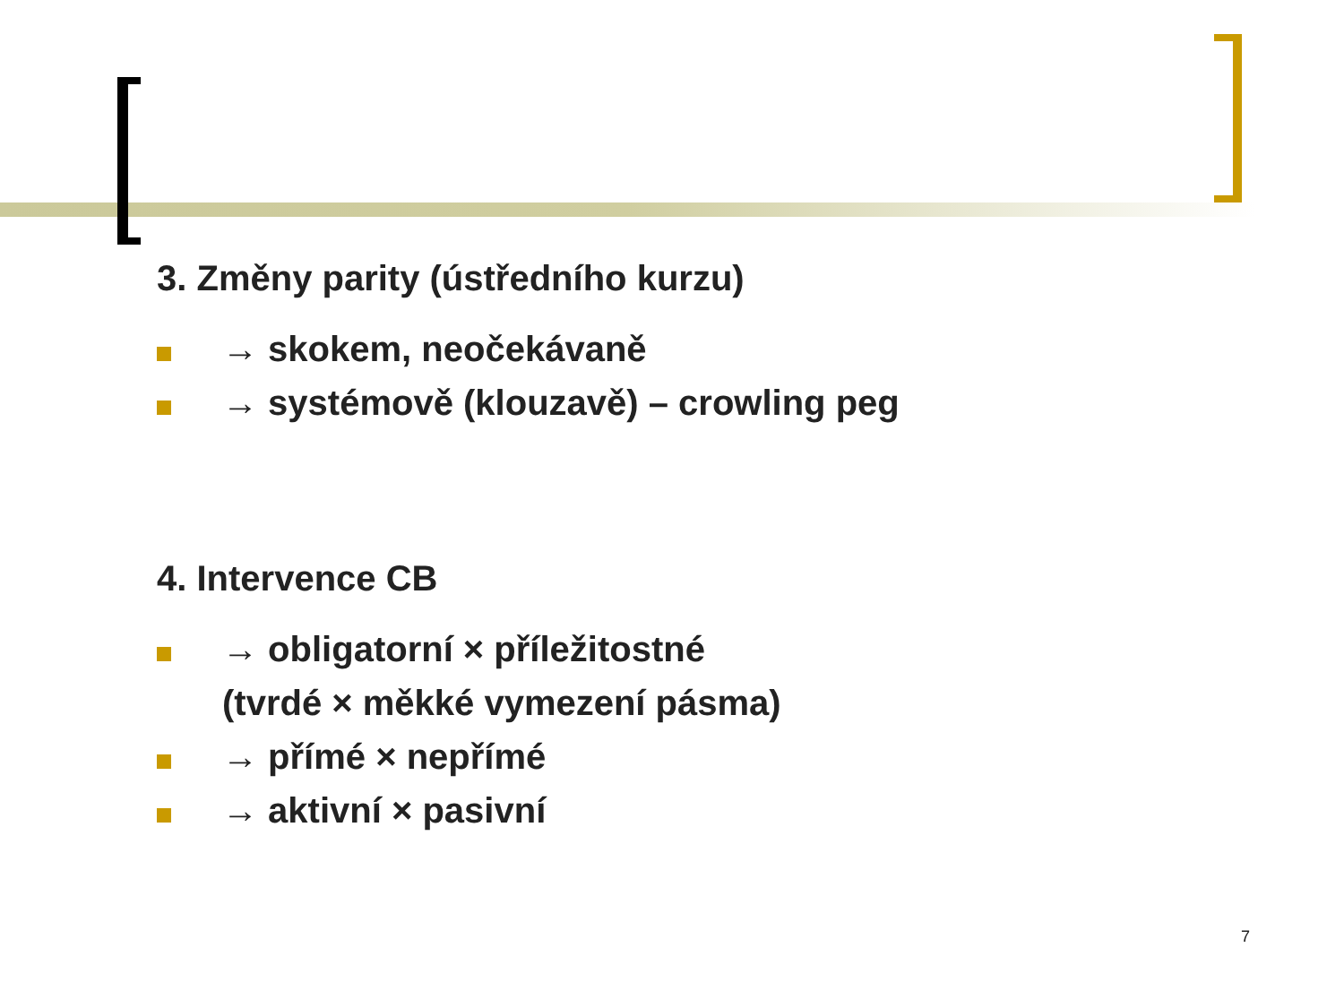3. Změny parity (ústředního kurzu)
→ skokem, neočekávaně
→ systémově (klouzavě) – crowling peg
4. Intervence CB
→ obligatorní × příležitostné
(tvrdé × měkké vymezení pásma)
→ přímé × nepřímé
→ aktivní × pasivní
7